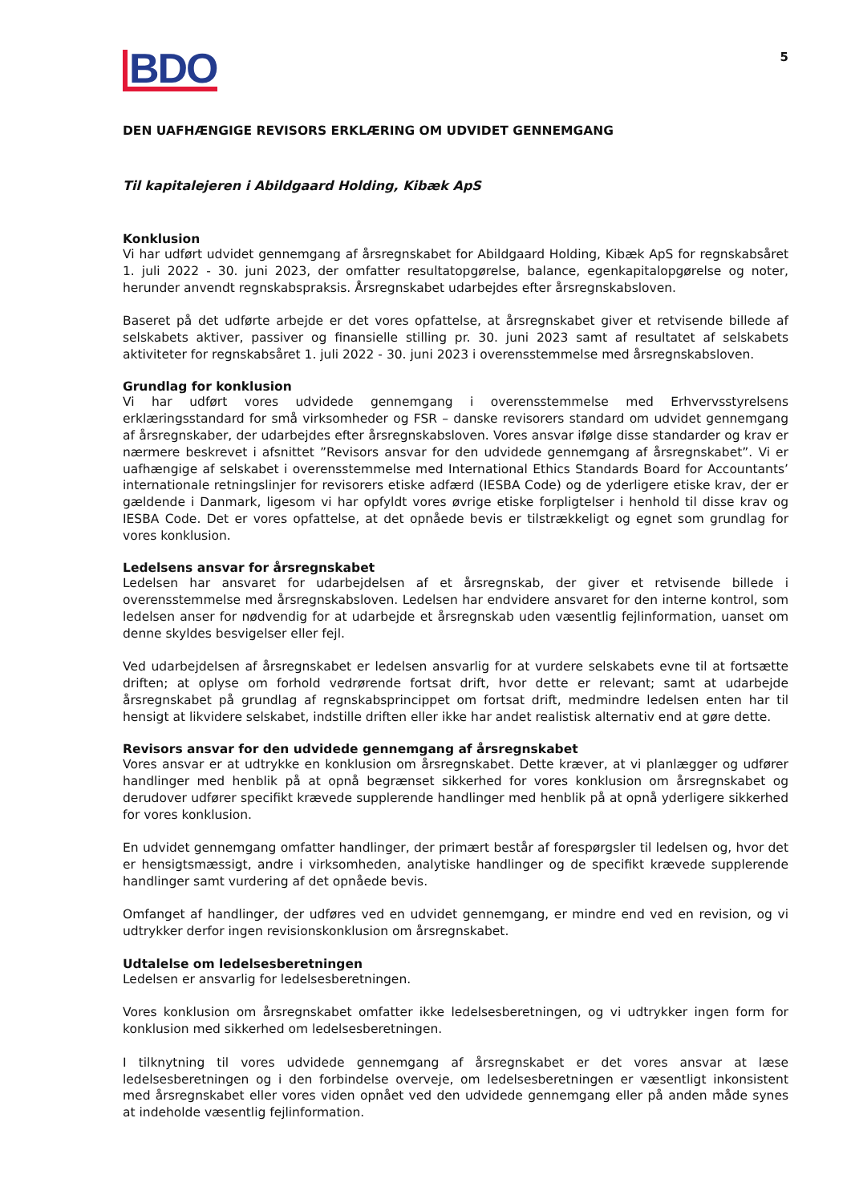BDO
5
DEN UAFHÆNGIGE REVISORS ERKLÆRING OM UDVIDET GENNEMGANG
Til kapitalejeren i Abildgaard Holding, Kibæk ApS
Konklusion
Vi har udført udvidet gennemgang af årsregnskabet for Abildgaard Holding, Kibæk ApS for regnskabsåret 1. juli 2022 - 30. juni 2023, der omfatter resultatopgørelse, balance, egenkapitalopgørelse og noter, herunder anvendt regnskabspraksis. Årsregnskabet udarbejdes efter årsregnskabsloven.
Baseret på det udførte arbejde er det vores opfattelse, at årsregnskabet giver et retvisende billede af selskabets aktiver, passiver og finansielle stilling pr. 30. juni 2023 samt af resultatet af selskabets aktiviteter for regnskabsåret 1. juli 2022 - 30. juni 2023 i overensstemmelse med årsregnskabsloven.
Grundlag for konklusion
Vi har udført vores udvidede gennemgang i overensstemmelse med Erhvervsstyrelsens erklæringsstandard for små virksomheder og FSR – danske revisorers standard om udvidet gennemgang af årsregnskaber, der udarbejdes efter årsregnskabsloven. Vores ansvar ifølge disse standarder og krav er nærmere beskrevet i afsnittet ”Revisors ansvar for den udvidede gennemgang af årsregnskabet”. Vi er uafhængige af selskabet i overensstemmelse med International Ethics Standards Board for Accountants’ internationale retningslinjer for revisorers etiske adfærd (IESBA Code) og de yderligere etiske krav, der er gældende i Danmark, ligesom vi har opfyldt vores øvrige etiske forpligtelser i henhold til disse krav og IESBA Code. Det er vores opfattelse, at det opnåede bevis er tilstrækkeligt og egnet som grundlag for vores konklusion.
Ledelsens ansvar for årsregnskabet
Ledelsen har ansvaret for udarbejdelsen af et årsregnskab, der giver et retvisende billede i overensstemmelse med årsregnskabsloven. Ledelsen har endvidere ansvaret for den interne kontrol, som ledelsen anser for nødvendig for at udarbejde et årsregnskab uden væsentlig fejlinformation, uanset om denne skyldes besvigelser eller fejl.
Ved udarbejdelsen af årsregnskabet er ledelsen ansvarlig for at vurdere selskabets evne til at fortsætte driften; at oplyse om forhold vedrørende fortsat drift, hvor dette er relevant; samt at udarbejde årsregnskabet på grundlag af regnskabsprincippet om fortsat drift, medmindre ledelsen enten har til hensigt at likvidere selskabet, indstille driften eller ikke har andet realistisk alternativ end at gøre dette.
Revisors ansvar for den udvidede gennemgang af årsregnskabet
Vores ansvar er at udtrykke en konklusion om årsregnskabet. Dette kræver, at vi planlægger og udfører handlinger med henblik på at opnå begrænset sikkerhed for vores konklusion om årsregnskabet og derudover udfører specifikt krævede supplerende handlinger med henblik på at opnå yderligere sikkerhed for vores konklusion.
En udvidet gennemgang omfatter handlinger, der primært består af forespørgsler til ledelsen og, hvor det er hensigtsmæssigt, andre i virksomheden, analytiske handlinger og de specifikt krævede supplerende handlinger samt vurdering af det opnåede bevis.
Omfanget af handlinger, der udføres ved en udvidet gennemgang, er mindre end ved en revision, og vi udtrykker derfor ingen revisionskonklusion om årsregnskabet.
Udtalelse om ledelsesberetningen
Ledelsen er ansvarlig for ledelsesberetningen.
Vores konklusion om årsregnskabet omfatter ikke ledelsesberetningen, og vi udtrykker ingen form for konklusion med sikkerhed om ledelsesberetningen.
I tilknytning til vores udvidede gennemgang af årsregnskabet er det vores ansvar at læse ledelsesberetningen og i den forbindelse overveje, om ledelsesberetningen er væsentligt inkonsistent med årsregnskabet eller vores viden opnået ved den udvidede gennemgang eller på anden måde synes at indeholde væsentlig fejlinformation.